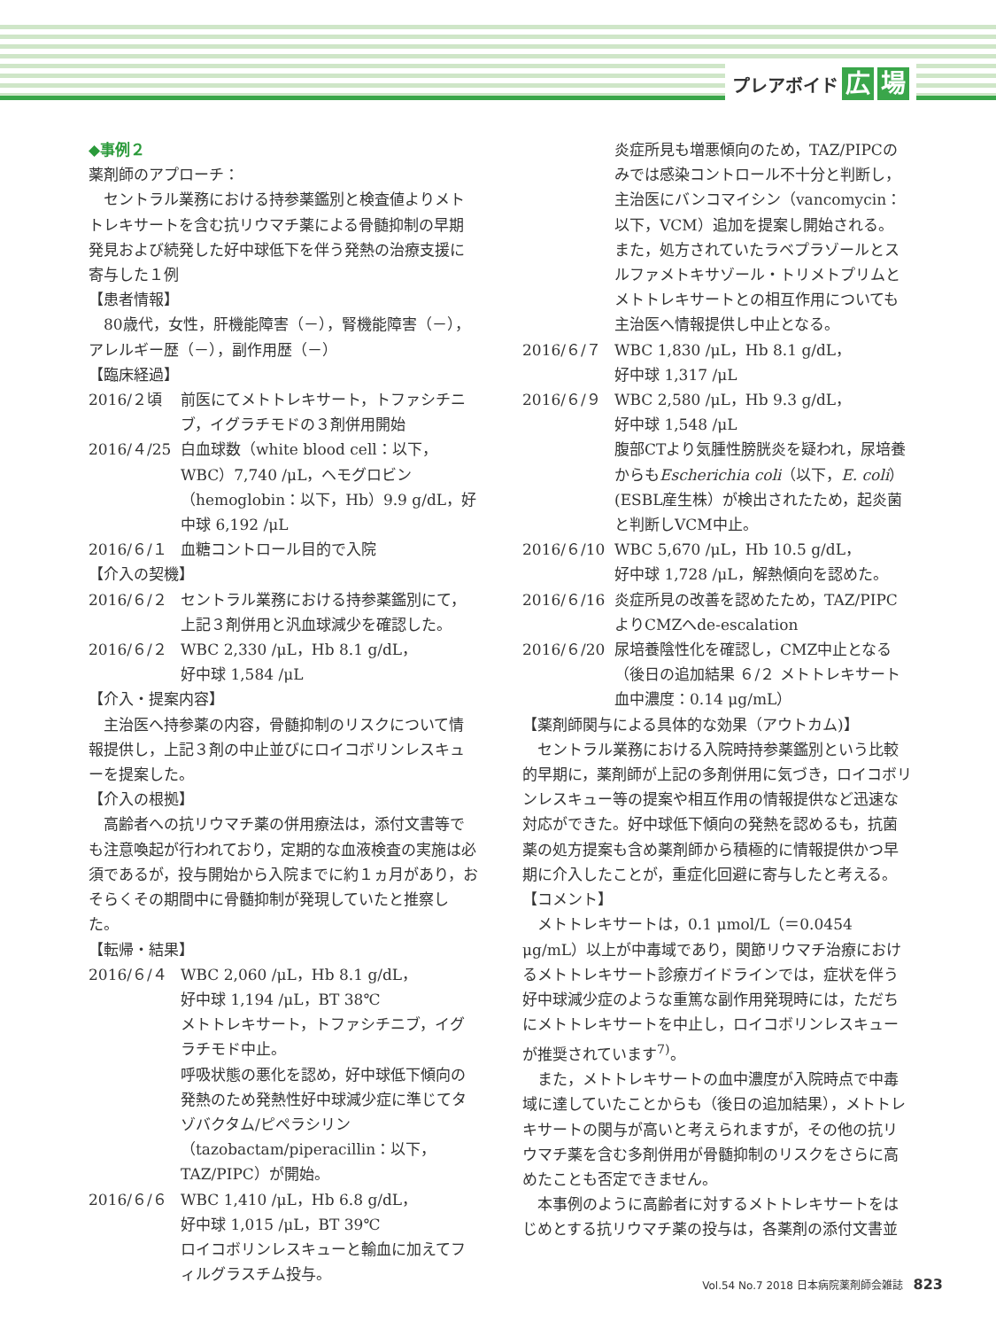プレアボイド 広 場
◆事例２
薬剤師のアプローチ：
セントラル業務における持参薬鑑別と検査値よりメトトレキサートを含む抗リウマチ薬による骨髄抑制の早期発見および続発した好中球低下を伴う発熱の治療支援に寄与した１例
【患者情報】
80歳代，女性，肝機能障害（－），腎機能障害（－），アレルギー歴（－），副作用歴（－）
【臨床経過】
2016/２頃 前医にてメトトレキサート，トファシチニブ，イグラチモドの３剤併用開始
2016/４/25 白血球数（white blood cell：以下，WBC）7,740 /μL，ヘモグロビン（hemoglobin：以下，Hb）9.9 g/dL，好中球 6,192 /μL
2016/６/１ 血糖コントロール目的で入院
【介入の契機】
2016/６/２ セントラル業務における持参薬鑑別にて，上記３剤併用と汎血球減少を確認した。
2016/６/２ WBC 2,330 /μL，Hb 8.1 g/dL，
好中球 1,584 /μL
【介入・提案内容】
主治医へ持参薬の内容，骨髄抑制のリスクについて情報提供し，上記３剤の中止並びにロイコボリンレスキューを提案した。
【介入の根拠】
高齢者への抗リウマチ薬の併用療法は，添付文書等でも注意喚起が行われており，定期的な血液検査の実施は必須であるが，投与開始から入院までに約１ヵ月があり，おそらくその期間中に骨髄抑制が発現していたと推察した。
【転帰・結果】
2016/６/４ WBC 2,060 /μL，Hb 8.1 g/dL，
好中球 1,194 /μL，BT 38℃
メトトレキサート，トファシチニブ，イグラチモド中止。
呼吸状態の悪化を認め，好中球低下傾向の発熱のため発熱性好中球減少症に準じてタゾバクタム/ピペラシリン（tazobactam/piperacillin：以下，TAZ/PIPC）が開始。
2016/６/６ WBC 1,410 /μL，Hb 6.8 g/dL，
好中球 1,015 /μL，BT 39℃
ロイコボリンレスキューと輸血に加えてフィルグラスチム投与。
炎症所見も増悪傾向のため，TAZ/PIPCのみでは感染コントロール不十分と判断し，主治医にバンコマイシン（vancomycin：以下，VCM）追加を提案し開始される。
また，処方されていたラベプラゾールとスルファメトキサゾール・トリメトプリムとメトトレキサートとの相互作用についても主治医へ情報提供し中止となる。
2016/６/７ WBC 1,830 /μL，Hb 8.1 g/dL，
好中球 1,317 /μL
2016/６/９ WBC 2,580 /μL，Hb 9.3 g/dL，
好中球 1,548 /μL
腹部CTより気腫性膀胱炎を疑われ，尿培養からもEscherichia coli（以下，E. coli）(ESBL産生株）が検出されたため，起炎菌と判断しVCM中止。
2016/６/10 WBC 5,670 /μL，Hb 10.5 g/dL，
好中球 1,728 /μL，解熱傾向を認めた。
2016/６/16 炎症所見の改善を認めたため，TAZ/PIPCよりCMZへde-escalation
2016/６/20 尿培養陰性化を確認し，CMZ中止となる（後日の追加結果 ６/２ メトトレキサート血中濃度：0.14 μg/mL）
【薬剤師関与による具体的な効果（アウトカム)】
セントラル業務における入院時持参薬鑑別という比較的早期に，薬剤師が上記の多剤併用に気づき，ロイコボリンレスキュー等の提案や相互作用の情報提供など迅速な対応ができた。好中球低下傾向の発熱を認めるも，抗菌薬の処方提案も含め薬剤師から積極的に情報提供かつ早期に介入したことが，重症化回避に寄与したと考える。
【コメント】
メトトレキサートは，0.1 μmol/L（＝0.0454 μg/mL）以上が中毒域であり，関節リウマチ治療におけるメトトレキサート診療ガイドラインでは，症状を伴う好中球減少症のような重篤な副作用発現時には，ただちにメトトレキサートを中止し，ロイコボリンレスキューが推奨されています<sup>7)</sup>。
また，メトトレキサートの血中濃度が入院時点で中毒域に達していたことからも（後日の追加結果），メトトレキサートの関与が高いと考えられますが，その他の抗リウマチ薬を含む多剤併用が骨髄抑制のリスクをさらに高めたことも否定できません。
本事例のように高齢者に対するメトトレキサートをはじめとする抗リウマチ薬の投与は，各薬剤の添付文書並
Vol.54 No.7 2018 日本病院薬剤師会雑誌 823